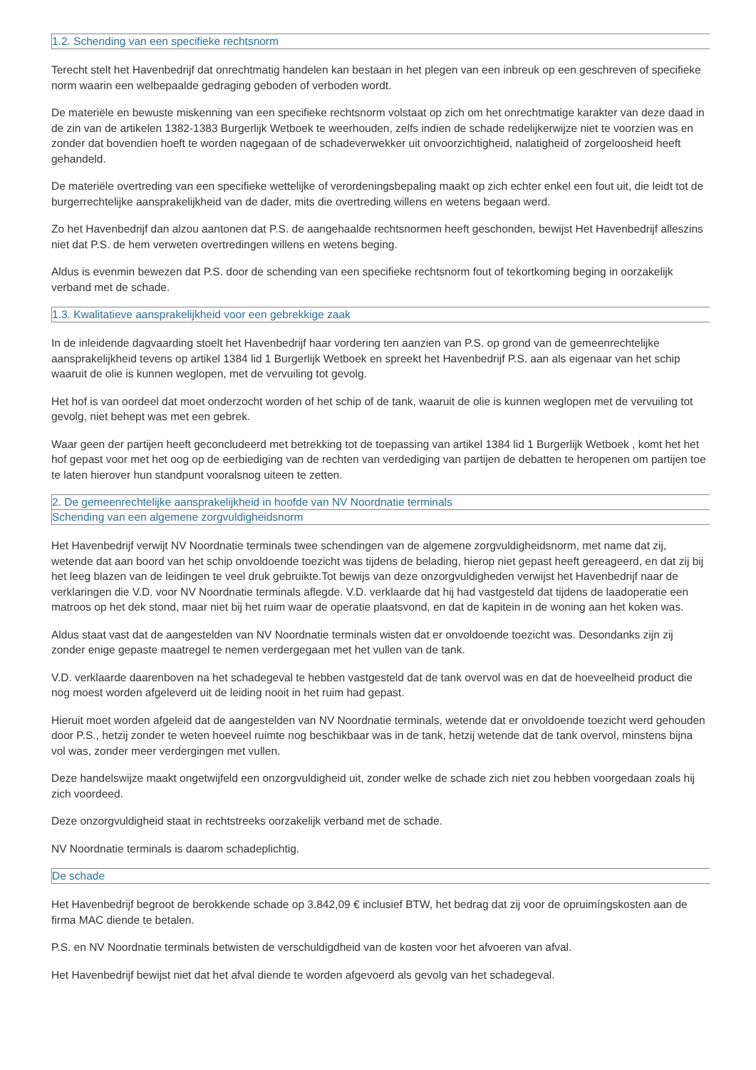1.2. Schending van een specifieke rechtsnorm
Terecht stelt het Havenbedrijf dat onrechtmatig handelen kan bestaan in het plegen van een inbreuk op een geschreven of specifieke norm waarin een welbepaalde gedraging geboden of verboden wordt.
De materiële en bewuste miskenning van een specifieke rechtsnorm volstaat op zich om het onrechtmatige karakter van deze daad in de zin van de artikelen 1382-1383 Burgerlijk Wetboek te weerhouden, zelfs indien de schade redelijkerwijze niet te voorzien was en zonder dat bovendien hoeft te worden nagegaan of de schadeverwekker uit onvoorzichtigheid, nalatigheid of zorgeloosheid heeft gehandeld.
De materiële overtreding van een specifieke wettelijke of verordeningsbepaling maakt op zich echter enkel een fout uit, die leidt tot de burgerrechtelijke aansprakelijkheid van de dader, mits die overtreding willens en wetens begaan werd.
Zo het Havenbedrijf dan alzou aantonen dat P.S. de aangehaalde rechtsnormen heeft geschonden, bewijst Het Havenbedrijf alleszins niet dat P.S. de hem verweten overtredingen willens en wetens beging.
Aldus is evenmin bewezen dat P.S. door de schending van een specifieke rechtsnorm fout of tekortkoming beging in oorzakelijk verband met de schade.
1.3. Kwalitatieve aansprakelijkheid voor een gebrekkige zaak
In de inleidende dagvaarding stoelt het Havenbedrijf haar vordering ten aanzien van P.S. op grond van de gemeenrechtelijke aansprakelijkheid tevens op artikel 1384 lid 1 Burgerlijk Wetboek en spreekt het Havenbedrijf P.S. aan als eigenaar van het schip waaruit de olie is kunnen weglopen, met de vervuiling tot gevolg.
Het hof is van oordeel dat moet onderzocht worden of het schip of de tank, waaruit de olie is kunnen weglopen met de vervuiling tot gevolg, niet behept was met een gebrek.
Waar geen der partijen heeft geconcludeerd met betrekking tot de toepassing van artikel 1384 lid 1 Burgerlijk Wetboek , komt het het hof gepast voor met het oog op de eerbiediging van de rechten van verdediging van partijen de debatten te heropenen om partijen toe te laten hierover hun standpunt vooralsnog uiteen te zetten.
2. De gemeenrechtelijke aansprakelijkheid in hoofde van NV Noordnatie terminals
Schending van een algemene zorgvuldigheidsnorm
Het Havenbedrijf verwijt NV Noordnatie terminals twee schendingen van de algemene zorgvuldigheidsnorm, met name dat zij, wetende dat aan boord van het schip onvoldoende toezicht was tijdens de belading, hierop niet gepast heeft gereageerd, en dat zij bij het leeg blazen van de leidingen te veel druk gebruikte.Tot bewijs van deze onzorgvuldigheden verwijst het Havenbedrijf naar de verklaringen die V.D. voor NV Noordnatie terminals aflegde. V.D. verklaarde dat hij had vastgesteld dat tijdens de laadoperatie een matroos op het dek stond, maar niet bij het ruim waar de operatie plaatsvond, en dat de kapitein in de woning aan het koken was.
Aldus staat vast dat de aangestelden van NV Noordnatie terminals wisten dat er onvoldoende toezicht was. Desondanks zijn zij zonder enige gepaste maatregel te nemen verdergegaan met het vullen van de tank.
V.D. verklaarde daarenboven na het schadegeval te hebben vastgesteld dat de tank overvol was en dat de hoeveelheid product die nog moest worden afgeleverd uit de leiding nooit in het ruim had gepast.
Hieruit moet worden afgeleid dat de aangestelden van NV Noordnatie terminals, wetende dat er onvoldoende toezicht werd gehouden door P.S., hetzij zonder te weten hoeveel ruimte nog beschikbaar was in de tank, hetzij wetende dat de tank overvol, minstens bijna vol was, zonder meer verdergingen met vullen.
Deze handelswijze maakt ongetwijfeld een onzorgvuldigheid uit, zonder welke de schade zich niet zou hebben voorgedaan zoals hij zich voordeed.
Deze onzorgvuldigheid staat in rechtstreeks oorzakelijk verband met de schade.
NV Noordnatie terminals is daarom schadeplichtig.
De schade
Het Havenbedrijf begroot de berokkende schade op 3.842,09 € inclusief BTW, het bedrag dat zij voor de opruimíngskosten aan de firma MAC diende te betalen.
P.S. en NV Noordnatie terminals betwisten de verschuldigdheid van de kosten voor het afvoeren van afval.
Het Havenbedrijf bewijst niet dat het afval diende te worden afgevoerd als gevolg van het schadegeval.